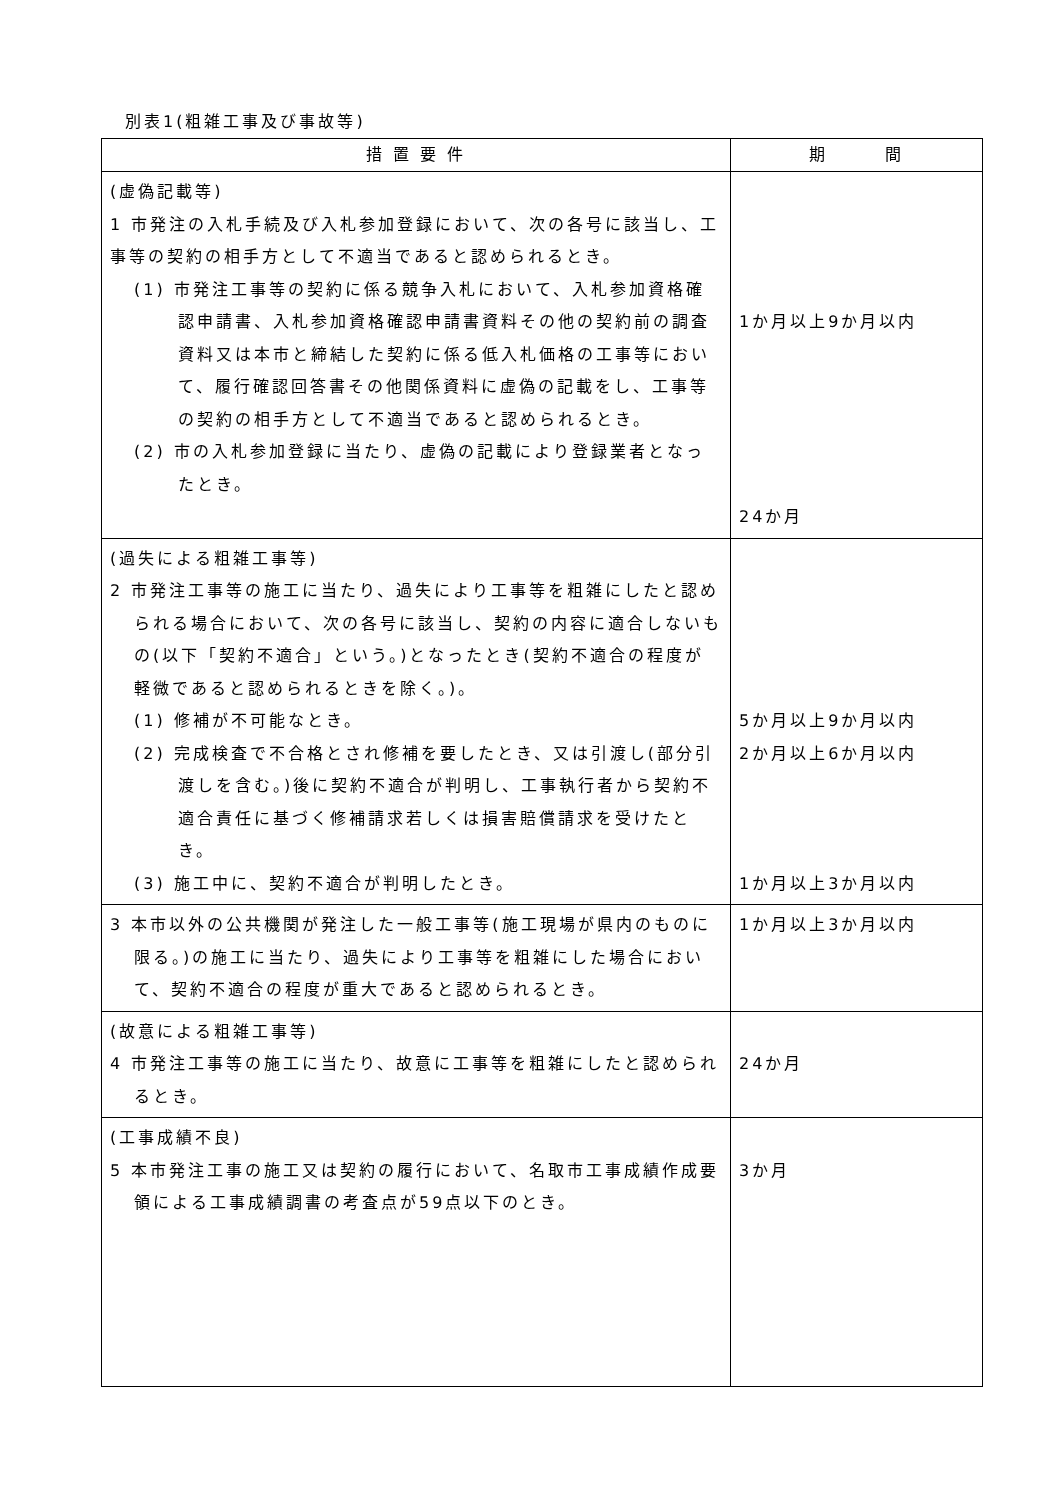別表1(粗雑工事及び事故等)
| 措 置 要 件 | 期 間 |
| --- | --- |
| (虚偽記載等) 1 市発注の入札手続及び入札参加登録において、次の各号に該当し、工事等の契約の相手方として不適当であると認められるとき。 (1) 市発注工事等の契約に係る競争入札において、入札参加資格確認申請書、入札参加資格確認申請書資料その他の契約前の調査資料又は本市と締結した契約に係る低入札価格の工事等において、履行確認回答書その他関係資料に虚偽の記載をし、工事等の契約の相手方として不適当であると認められるとき。 (2) 市の入札参加登録に当たり、虚偽の記載により登録業者となったとき。 | 1か月以上9か月以内 24か月 |
| (過失による粗雑工事等) 2 市発注工事等の施工に当たり、過失により工事等を粗雑にしたと認められる場合において、次の各号に該当し、契約の内容に適合しないもの(以下「契約不適合」という。)となったとき(契約不適合の程度が軽微であると認められるときを除く。)。 (1) 修補が不可能なとき。 (2) 完成検査で不合格とされ修補を要したとき、又は引渡し(部分引渡しを含む。)後に契約不適合が判明し、工事執行者から契約不適合責任に基づく修補請求若しくは損害賠償請求を受けたとき。 (3) 施工中に、契約不適合が判明したとき。 | 5か月以上9か月以内 2か月以上6か月以内 1か月以上3か月以内 |
| 3 本市以外の公共機関が発注した一般工事等(施工現場が県内のものに限る。)の施工に当たり、過失により工事等を粗雑にした場合において、契約不適合の程度が重大であると認められるとき。 | 1か月以上3か月以内 |
| (故意による粗雑工事等) 4 市発注工事等の施工に当たり、故意に工事等を粗雑にしたと認められるとき。 | 24か月 |
| (工事成績不良) 5 本市発注工事の施工又は契約の履行において、名取市工事成績作成要領による工事成績調書の考査点が59点以下のとき。 | 3か月 |